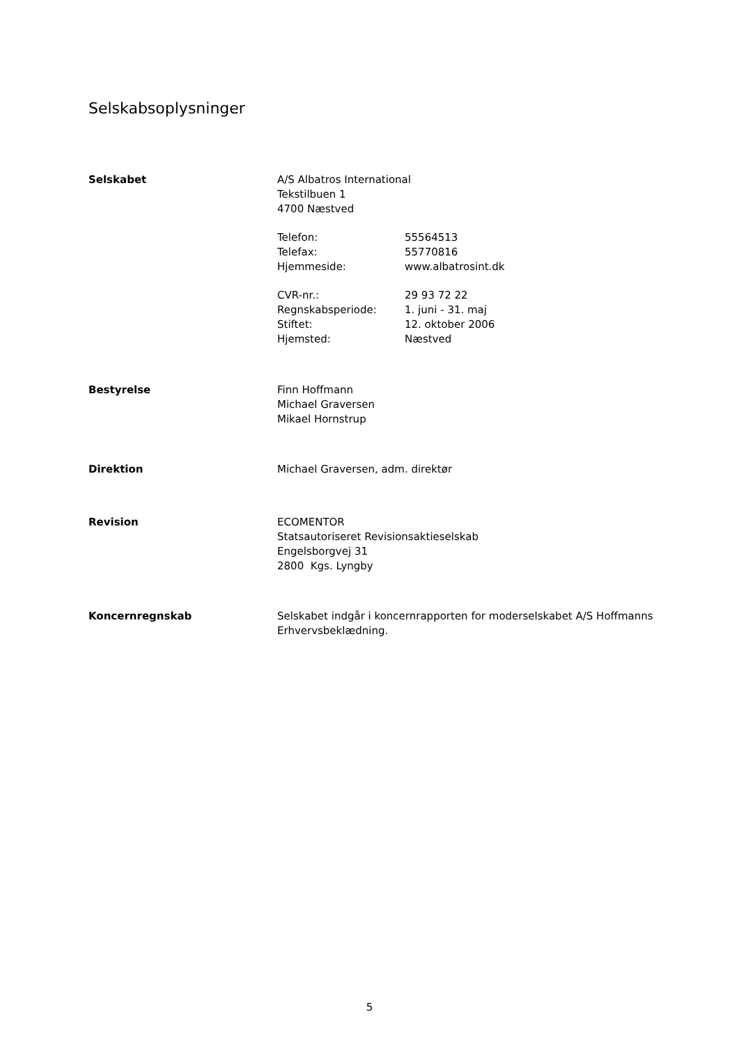Selskabsoplysninger
Selskabet A/S Albatros International
Tekstilbuen 1
4700 Næstved
| Telefon: | 55564513 |
| Telefax: | 55770816 |
| Hjemmeside: | www.albatrosint.dk |
| CVR-nr.: | 29 93 72 22 |
| Regnskabsperiode: | 1. juni - 31. maj |
| Stiftet: | 12. oktober 2006 |
| Hjemsted: | Næstved |
Bestyrelse Finn Hoffmann
Michael Graversen
Mikael Hornstrup
Direktion Michael Graversen, adm. direktør
Revision ECOMENTOR
Statsautoriseret Revisionsaktieselskab
Engelsborgvej 31
2800 Kgs. Lyngby
Koncernregnskab Selskabet indgår i koncernrapporten for moderselskabet A/S Hoffmanns Erhvervsbeklædning.
5